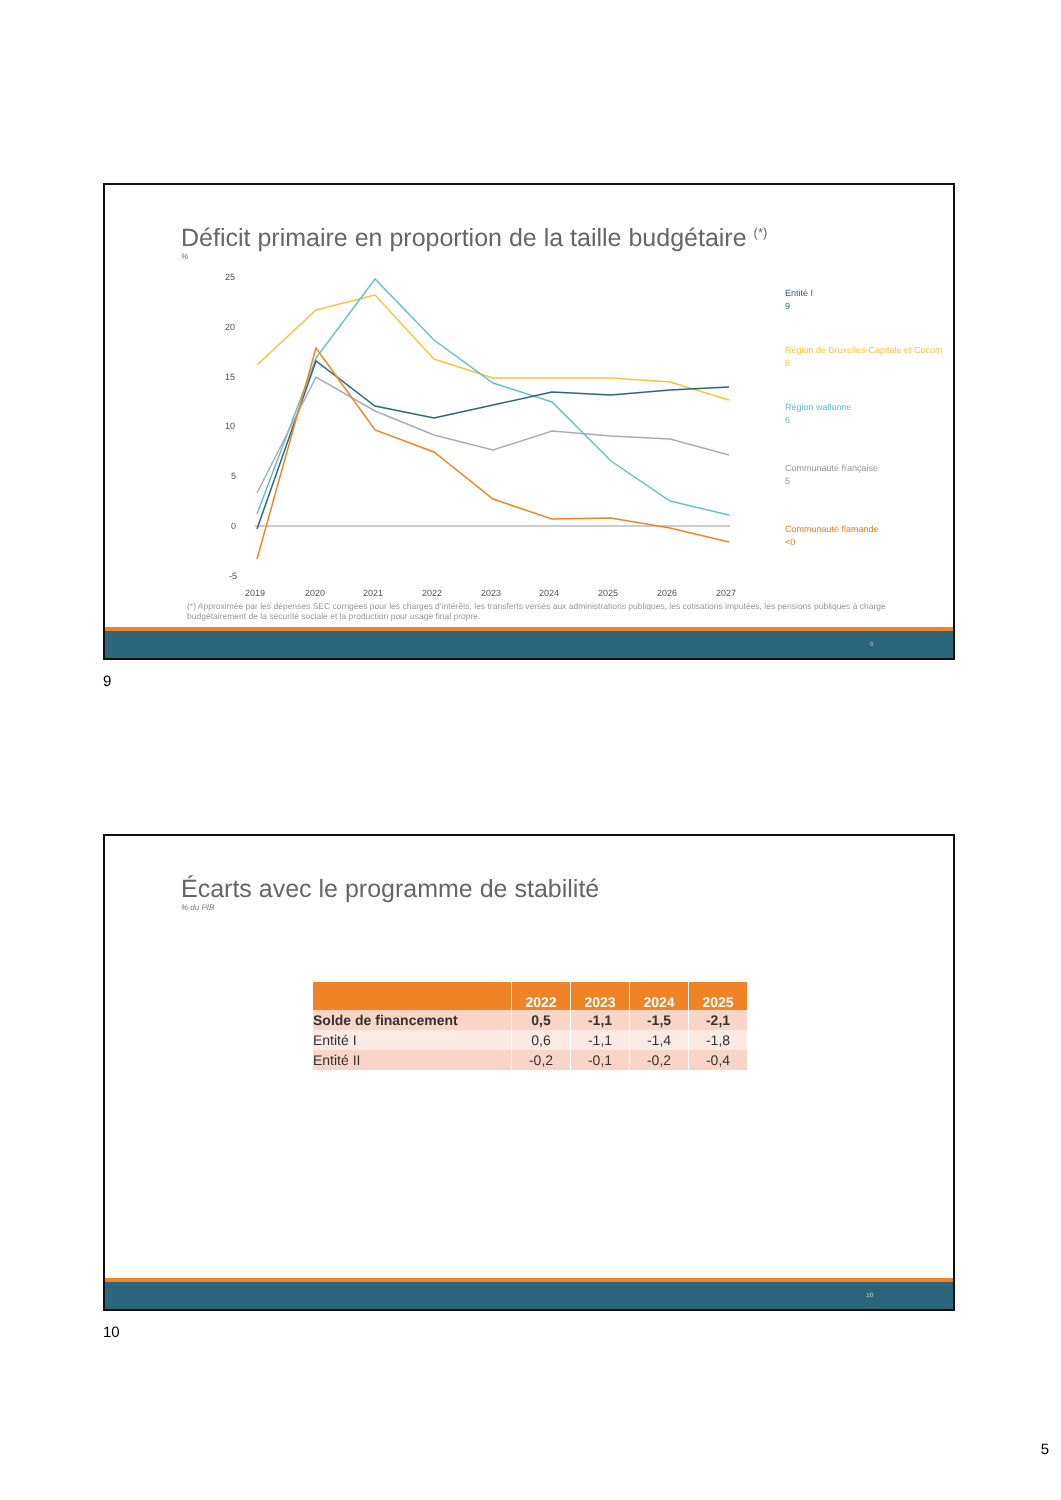Déficit primaire en proportion de la taille budgétaire <sup>(*)</sup>
%
25
20
15
10
5
0
-5
2019
2020
2021
2022
2023
2024
2025
2026
2027
Entité I
9
Région de Bruxelles-Capitale et Cocom
8
Région wallonne
6
Communauté française
5
Communauté flamande
<0
(*) Approximée par les dépenses SEC corrigées pour les charges d’intérêts, les transferts versés aux administrations publiques, les cotisations imputées, les pensions publiques à charge budgétairement de la sécurité sociale et la production pour usage final propre.
9
9
Écarts avec le programme de stabilité
% du PIB
| | 2022 | 2023 | 2024 | 2025 |
| --- | --- | --- | --- | --- |
| Solde de financement | 0,5 | -1,1 | -1,5 | -2,1 |
| Entité I | 0,6 | -1,1 | -1,4 | -1,8 |
| Entité II | -0,2 | -0,1 | -0,2 | -0,4 |
10
10
5